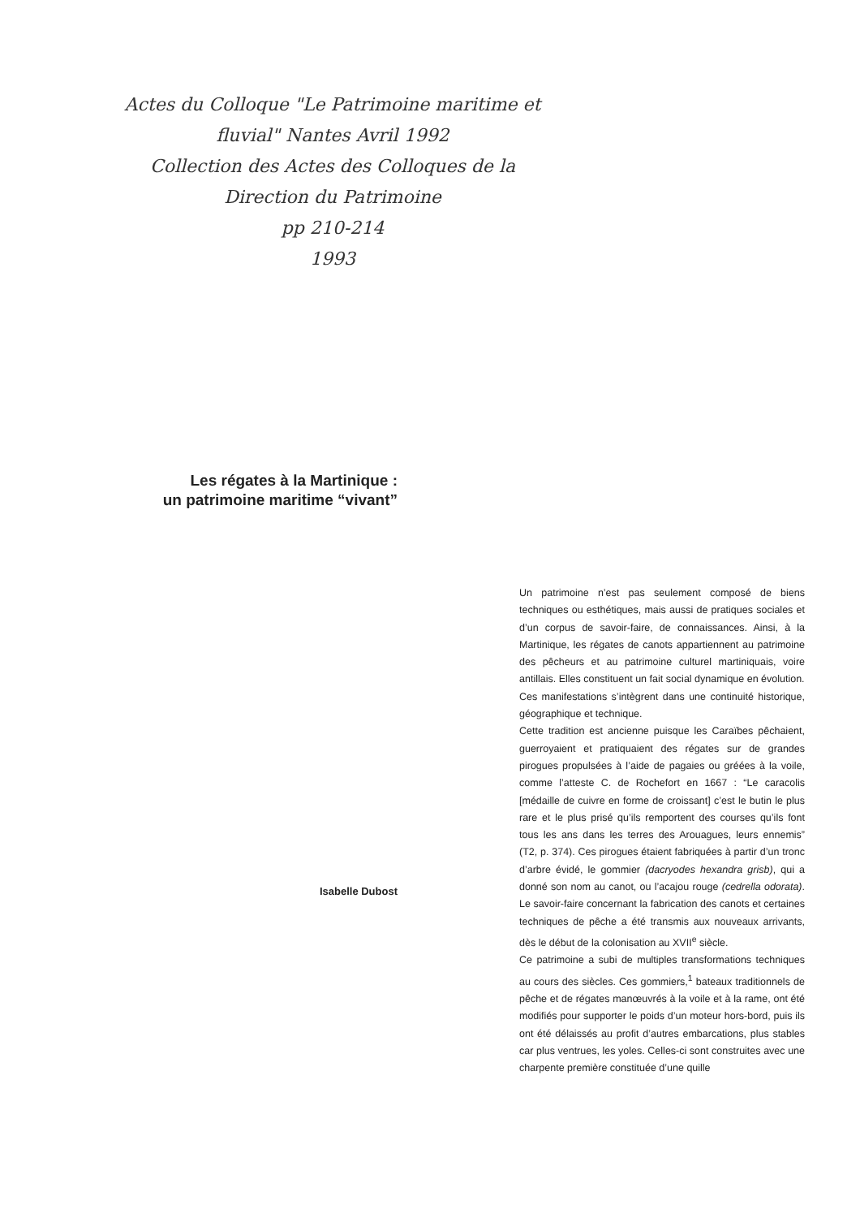Actes du Colloque "Le Patrimoine maritime et fluvial" Nantes Avril 1992
Collection des Actes des Colloques de la Direction du Patrimoine
pp 210-214
1993
Les régates à la Martinique :
un patrimoine maritime “vivant”
Isabelle Dubost
Un patrimoine n’est pas seulement composé de biens techniques ou esthétiques, mais aussi de pratiques sociales et d’un corpus de savoir-faire, de connaissances. Ainsi, à la Martinique, les régates de canots appartiennent au patrimoine des pêcheurs et au patrimoine culturel martiniquais, voire antillais. Elles constituent un fait social dynamique en évolution.
Ces manifestations s’intègrent dans une continuité historique, géographique et technique.
Cette tradition est ancienne puisque les Caraïbes pêchaient, guerroyaient et pratiquaient des régates sur de grandes pirogues propulsées à l’aide de pagaies ou gréées à la voile, comme l’atteste C. de Rochefort en 1667 : “Le caracolis [médaille de cuivre en forme de croissant] c’est le butin le plus rare et le plus prisé qu’ils remportent des courses qu’ils font tous les ans dans les terres des Arouagues, leurs ennemis” (T2, p. 374). Ces pirogues étaient fabriquées à partir d’un tronc d’arbre évidé, le gommier (dacryodes hexandra grisb), qui a donné son nom au canot, ou l’acajou rouge (cedrella odorata). Le savoir-faire concernant la fabrication des canots et certaines techniques de pêche a été transmis aux nouveaux arrivants, dès le début de la colonisation au XVII<sup>e</sup> siècle.
Ce patrimoine a subi de multiples transformations techniques au cours des siècles. Ces gommiers,<sup>1</sup> bateaux traditionnels de pêche et de régates manœuvrés à la voile et à la rame, ont été modifiés pour supporter le poids d’un moteur hors-bord, puis ils ont été délaissés au profit d’autres embarcations, plus stables car plus ventrues, les yoles. Celles-ci sont construites avec une charpente première constituée d’une quille